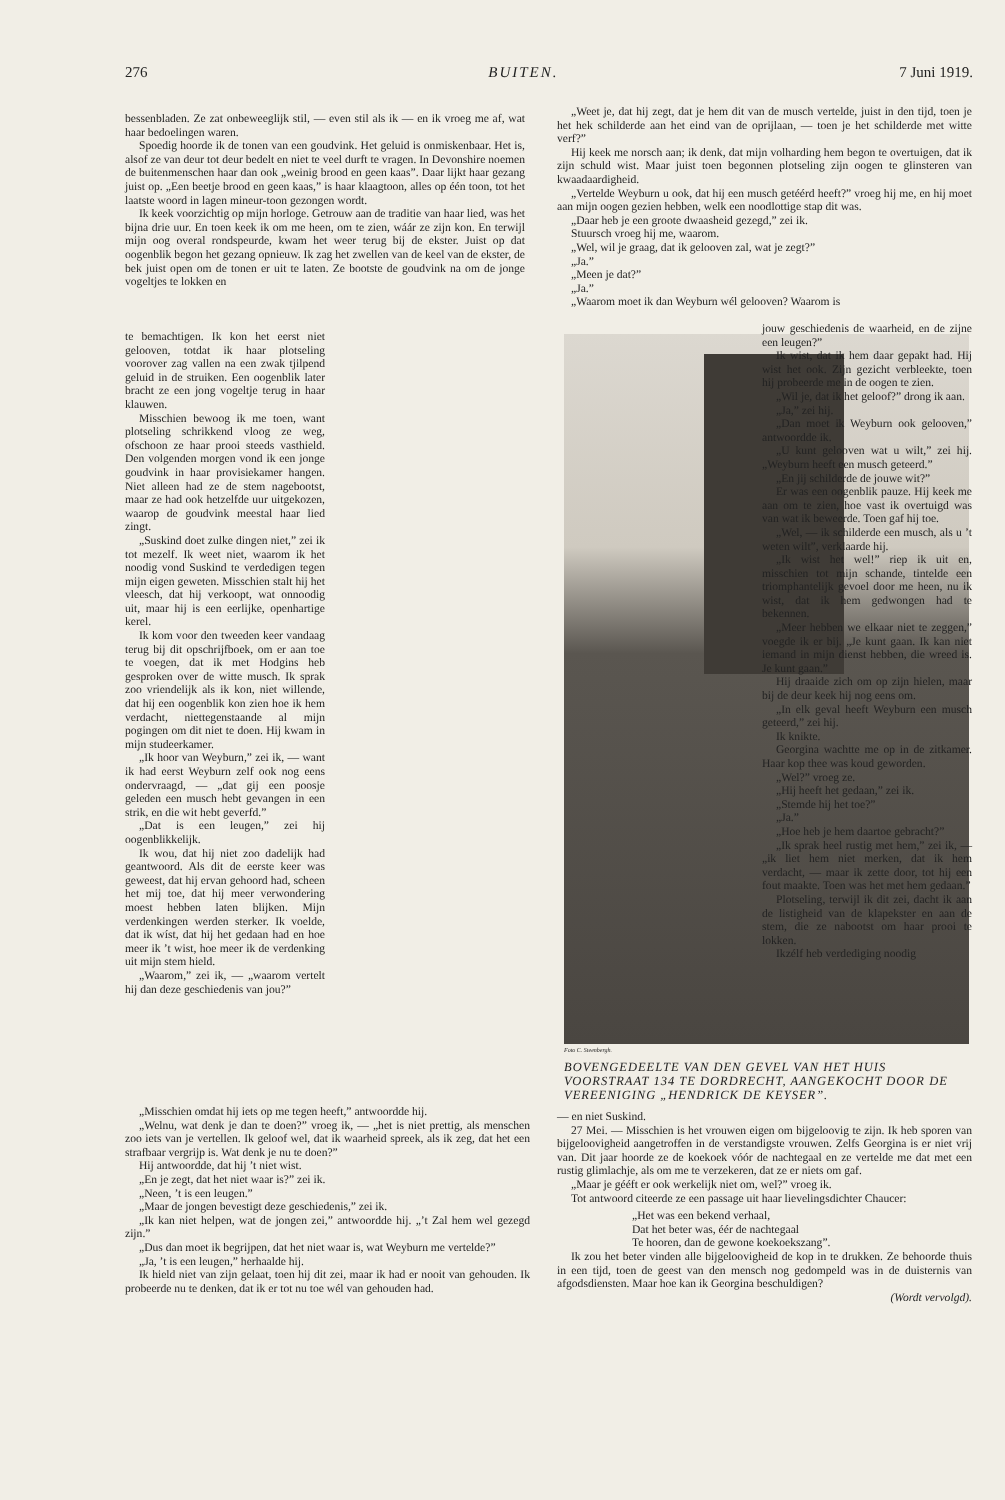276 BUITEN. 7 Juni 1919.
bessenbladen. Ze zat onbeweeglijk stil, — even stil als ik — en ik vroeg me af, wat haar bedoelingen waren.
Spoedig hoorde ik de tonen van een goudvink. Het geluid is onmiskenbaar. Het is, alsof ze van deur tot deur bedelt en niet te veel durft te vragen. In Devonshire noemen de buitenmenschen haar dan ook „weinig brood en geen kaas”. Daar lijkt haar gezang juist op. „Een beetje brood en geen kaas,” is haar klaagtoon, alles op één toon, tot het laatste woord in lagen mineur-toon gezongen wordt.
Ik keek voorzichtig op mijn horloge. Getrouw aan de traditie van haar lied, was het bijna drie uur. En toen keek ik om me heen, om te zien, wáár ze zijn kon. En terwijl mijn oog overal rondspeurde, kwam het weer terug bij de ekster. Juist op dat oogenblik begon het gezang opnieuw. Ik zag het zwellen van de keel van de ekster, de bek juist open om de tonen er uit te laten. Ze bootste de goudvink na om de jonge vogeltjes te lokken en
Foto C. Steenbergh.
BOVENGEDEELTE VAN DEN GEVEL VAN HET HUIS VOORSTRAAT 134 TE DORDRECHT, AANGEKOCHT DOOR DE VEREENIGING „HENDRICK DE KEYSER”.
te bemachtigen. Ik kon het eerst niet gelooven, totdat ik haar plotseling voorover zag vallen na een zwak tjilpend geluid in de struiken. Een oogenblik later bracht ze een jong vogeltje terug in haar klauwen.
Misschien bewoog ik me toen, want plotseling schrikkend vloog ze weg, ofschoon ze haar prooi steeds vasthield. Den volgenden morgen vond ik een jonge goudvink in haar provisiekamer hangen. Niet alleen had ze de stem nagebootst, maar ze had ook hetzelfde uur uitgekozen, waarop de goudvink meestal haar lied zingt.
„Suskind doet zulke dingen niet,” zei ik tot mezelf. Ik weet niet, waarom ik het noodig vond Suskind te verdedigen tegen mijn eigen geweten. Misschien stalt hij het vleesch, dat hij verkoopt, wat onnoodig uit, maar hij is een eerlijke, openhartige kerel.
Ik kom voor den tweeden keer vandaag terug bij dit opschrijfboek, om er aan toe te voegen, dat ik met Hodgins heb gesproken over de witte musch. Ik sprak zoo vriendelijk als ik kon, niet willende, dat hij een oogenblik kon zien hoe ik hem verdacht, niettegenstaande al mijn pogingen om dit niet te doen. Hij kwam in mijn studeerkamer.
„Ik hoor van Weyburn,” zei ik, — want ik had eerst Weyburn zelf ook nog eens ondervraagd, — „dat gij een poosje geleden een musch hebt gevangen in een strik, en die wit hebt geverfd.”
„Dat is een leugen,” zei hij oogenblikkelijk.
Ik wou, dat hij niet zoo dadelijk had geantwoord. Als dit de eerste keer was geweest, dat hij ervan gehoord had, scheen het mij toe, dat hij meer verwondering moest hebben laten blijken. Mijn verdenkingen werden sterker. Ik voelde, dat ik wíst, dat hij het gedaan had en hoe meer ik ’t wist, hoe meer ik de verdenking uit mijn stem hield.
„Waarom,” zei ik, — „waarom vertelt hij dan deze geschiedenis van jou?”
„Misschien omdat hij iets op me tegen heeft,” antwoordde hij.
„Welnu, wat denk je dan te doen?” vroeg ik, — „het is niet prettig, als menschen zoo iets van je vertellen. Ik geloof wel, dat ik waarheid spreek, als ik zeg, dat het een strafbaar vergrijp is. Wat denk je nu te doen?”
Hij antwoordde, dat hij ’t niet wist.
„En je zegt, dat het niet waar is?” zei ik.
„Neen, ’t is een leugen.”
„Maar de jongen bevestigt deze geschiedenis,” zei ik.
„Ik kan niet helpen, wat de jongen zei,” antwoordde hij. „’t Zal hem wel gezegd zijn.”
„Dus dan moet ik begrijpen, dat het niet waar is, wat Weyburn me vertelde?”
„Ja, ’t is een leugen,” herhaalde hij.
Ik hield niet van zijn gelaat, toen hij dit zei, maar ik had er nooit van gehouden. Ik probeerde nu te denken, dat ik er tot nu toe wél van gehouden had.
„Weet je, dat hij zegt, dat je hem dit van de musch vertelde, juist in den tijd, toen je het hek schilderde aan het eind van de oprijlaan, — toen je het schilderde met witte verf?”
Hij keek me norsch aan; ik denk, dat mijn volharding hem begon te overtuigen, dat ik zijn schuld wist. Maar juist toen begonnen plotseling zijn oogen te glinsteren van kwaadaardigheid.
„Vertelde Weyburn u ook, dat hij een musch getéérd heeft?” vroeg hij me, en hij moet aan mijn oogen gezien hebben, welk een noodlottige stap dit was.
„Daar heb je een groote dwaasheid gezegd,” zei ik.
Stuursch vroeg hij me, waarom.
„Wel, wil je graag, dat ik gelooven zal, wat je zegt?”
„Ja.”
„Meen je dat?”
„Ja.”
„Waarom moet ik dan Weyburn wél gelooven? Waarom is
jouw geschiedenis de waarheid, en de zijne een leugen?”
Ik wist, dat ik hem daar gepakt had. Hij wist het ook. Zijn gezicht verbleekte, toen hij probeerde me in de oogen te zien.
„Wil je, dat ik het geloof?” drong ik aan.
„Ja,” zei hij.
„Dan moet ik Weyburn ook gelooven,” antwoordde ik.
„U kunt gelooven wat u wilt,” zei hij. „Weyburn heeft een musch geteerd.”
„En jij schilderde de jouwe wit?”
Er was een oogenblik pauze. Hij keek me aan om te zien, hoe vast ik overtuigd was van wat ik beweerde. Toen gaf hij toe.
„Wel, — ik schilderde een musch, als u ’t weten wilt”, verklaarde hij.
„Ik wist het wel!” riep ik uit en, misschien tot mijn schande, tintelde een triomphantelijk gevoel door me heen, nu ik wist, dat ik hem gedwongen had te bekennen.
„Meer hebben we elkaar niet te zeggen,” voegde ik er bij. „Je kunt gaan. Ik kan niet iemand in mijn dienst hebben, die wreed is. Je kunt gaan.”
Hij draaide zich om op zijn hielen, maar bij de deur keek hij nog eens om.
„In elk geval heeft Weyburn een musch geteerd,” zei hij.
Ik knikte.
Georgina wachtte me op in de zitkamer. Haar kop thee was koud geworden.
„Wel?” vroeg ze.
„Hij heeft het gedaan,” zei ik.
„Stemde hij het toe?”
„Ja.”
„Hoe heb je hem daartoe gebracht?”
„Ik sprak heel rustig met hem,” zei ik, — „ik liet hem niet merken, dat ik hem verdacht, — maar ik zette door, tot hij een fout maakte. Toen was het met hem gedaan.”
Plotseling, terwijl ik dit zei, dacht ik aan de listigheid van de klapekster en aan de stem, die ze nabootst om haar prooi te lokken.
Ikzélf heb verdediging noodig
— en niet Suskind.
27 Mei. — Misschien is het vrouwen eigen om bijgeloovig te zijn. Ik heb sporen van bijgeloovigheid aangetroffen in de verstandigste vrouwen. Zelfs Georgina is er niet vrij van. Dit jaar hoorde ze de koekoek vóór de nachtegaal en ze vertelde me dat met een rustig glimlachje, als om me te verzekeren, dat ze er niets om gaf.
„Maar je gééft er ook werkelijk niet om, wel?” vroeg ik.
Tot antwoord citeerde ze een passage uit haar lievelingsdichter Chaucer:
„Het was een bekend verhaal,
Dat het beter was, éér de nachtegaal
Te hooren, dan de gewone koekoekszang”.
Ik zou het beter vinden alle bijgeloovigheid de kop in te drukken. Ze behoorde thuis in een tijd, toen de geest van den mensch nog gedompeld was in de duisternis van afgodsdiensten. Maar hoe kan ik Georgina beschuldigen?
(Wordt vervolgd).